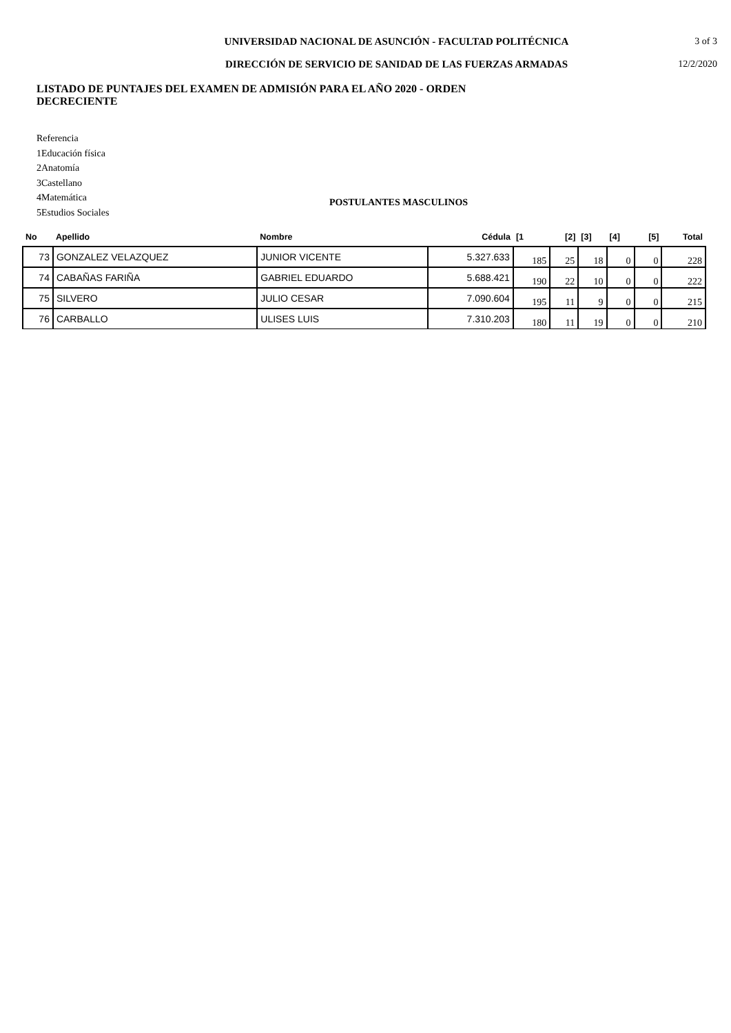UNIVERSIDAD NACIONAL DE ASUNCIÓN - FACULTAD POLITÉCNICA
3 of 3
DIRECCIÓN DE SERVICIO DE SANIDAD DE LAS FUERZAS ARMADAS
12/2/2020
LISTADO DE PUNTAJES DEL EXAMEN DE ADMISIÓN PARA EL AÑO 2020 - ORDEN DECRECIENTE
Referencia
1Educación física
2Anatomía
3Castellano
4Matemática
5Estudios Sociales
POSTULANTES MASCULINOS
| No | Apellido | Nombre | Cédula | [1 | [2] | [3] | [4] | [5] | Total |
| --- | --- | --- | --- | --- | --- | --- | --- | --- | --- |
| 73 | GONZALEZ VELAZQUEZ | JUNIOR VICENTE | 5.327.633 | 185 | 25 | 18 | 0 | 0 | 228 |
| 74 | CABAÑAS FARIÑA | GABRIEL EDUARDO | 5.688.421 | 190 | 22 | 10 | 0 | 0 | 222 |
| 75 | SILVERO | JULIO CESAR | 7.090.604 | 195 | 11 | 9 | 0 | 0 | 215 |
| 76 | CARBALLO | ULISES LUIS | 7.310.203 | 180 | 11 | 19 | 0 | 0 | 210 |